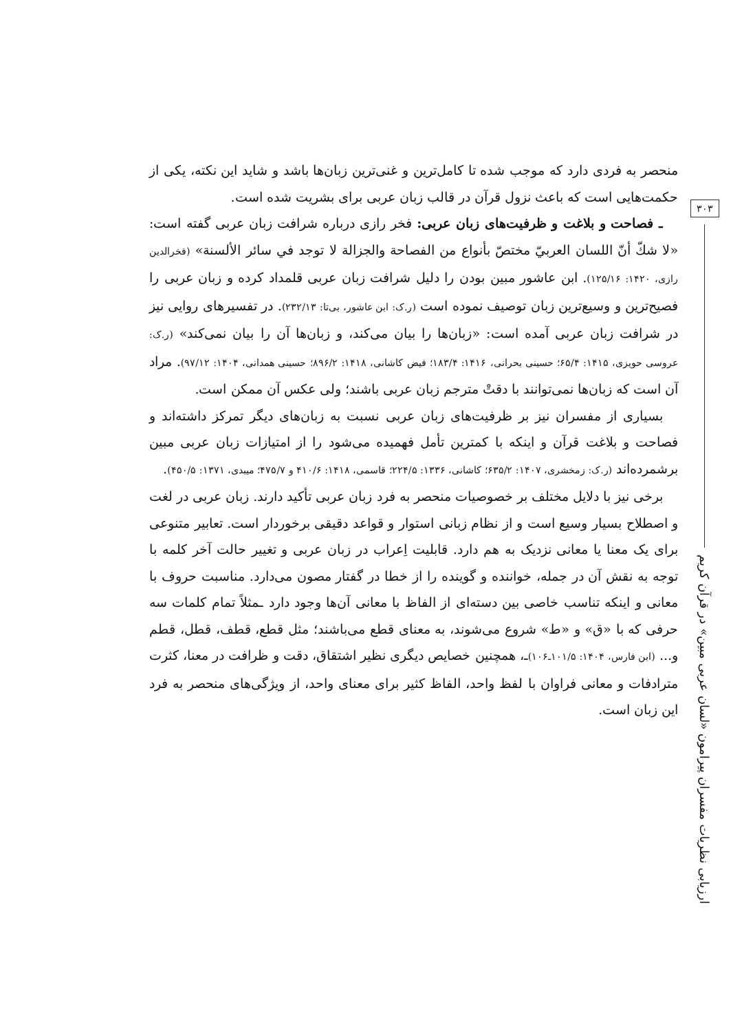۳۰۳
ارزیابی نظریات مفسران پیرامون «لسان عربی مبین» در قرآن کریم
منحصر به فردی دارد که موجب شده تا کامل‌ترین و غنی‌ترین زبان‌ها باشد و شاید این نکته، یکی از حکمت‌هایی است که باعث نزول قرآن در قالب زبان عربی برای بشریت شده است.
ـ فصاحت و بلاغت و ظرفیت‌های زبان عربی: فخر رازی درباره شرافت زبان عربی گفته است: «لا شكّ أنّ اللسان العربيّ مختصّ بأنواع من الفصاحة والجزالة لا توجد في سائر الألسنة» (فخرالدین رازی، ۱۴۲۰: ۱۲۵/۱۶). ابن عاشور مبین بودن را دلیل شرافت زبان عربی قلمداد کرده و زبان عربی را فصیح‌ترین و وسیع‌ترین زبان توصیف نموده است (ر.ک: ابن عاشور، بی‌تا: ۲۳۲/۱۳). در تفسیرهای روایی نیز در شرافت زبان عربی آمده است: «زبان‌ها را بیان می‌کند، و زبان‌ها آن را بیان نمی‌کند» (ر.ک: عروسی حویزی، ۱۴۱۵: ۶۵/۴؛ حسینی بحرانی، ۱۴۱۶: ۱۸۳/۴؛ فیض کاشانی، ۱۴۱۸: ۸۹۶/۲؛ حسینی همدانی، ۱۴۰۴: ۹۷/۱۲). مراد آن است که زبان‌ها نمی‌توانند با دقتْ مترجم زبان عربی باشند؛ ولی عکس آن ممکن است.
بسیاری از مفسران نیز بر ظرفیت‌های زبان عربی نسبت به زبان‌های دیگر تمرکز داشته‌اند و فصاحت و بلاغت قرآن و اینکه با کمترین تأمل فهمیده می‌شود را از امتیازات زبان عربی مبین برشمرده‌اند (ر.ک: زمخشری، ۱۴۰۷: ۶۳۵/۲؛ کاشانی، ۱۳۳۶: ۲۲۴/۵؛ قاسمی، ۱۴۱۸: ۴۱۰/۶ و ۴۷۵/۷؛ میبدی، ۱۳۷۱: ۴۵۰/۵).
برخی نیز با دلایل مختلف بر خصوصیات منحصر به فرد زبان عربی تأکید دارند. زبان عربی در لغت و اصطلاح بسیار وسیع است و از نظام زبانی استوار و قواعد دقیقی برخوردار است. تعابیر متنوعی برای یک معنا یا معانی نزدیک به هم دارد. قابلیت اِعراب در زبان عربی و تغییر حالت آخر کلمه با توجه به نقش آن در جمله، خواننده و گوینده را از خطا در گفتار مصون می‌دارد. مناسبت حروف با معانی و اینکه تناسب خاصی بین دسته‌ای از الفاظ با معانی آن‌ها وجود دارد ـمثلاً تمام کلمات سه حرفی که با «ق» و «ط» شروع می‌شوند، به معنای قطع می‌باشند؛ مثل قطع، قطف، قطل، قطم و... (ابن فارس، ۱۴۰۴: ۱۰۱/۵ـ۱۰۶) ـ، همچنین خصایص دیگری نظیر اشتقاق، دقت و ظرافت در معنا، کثرت مترادفات و معانی فراوان با لفظ واحد، الفاظ کثیر برای معنای واحد، از ویژگی‌های منحصر به فرد این زبان است.